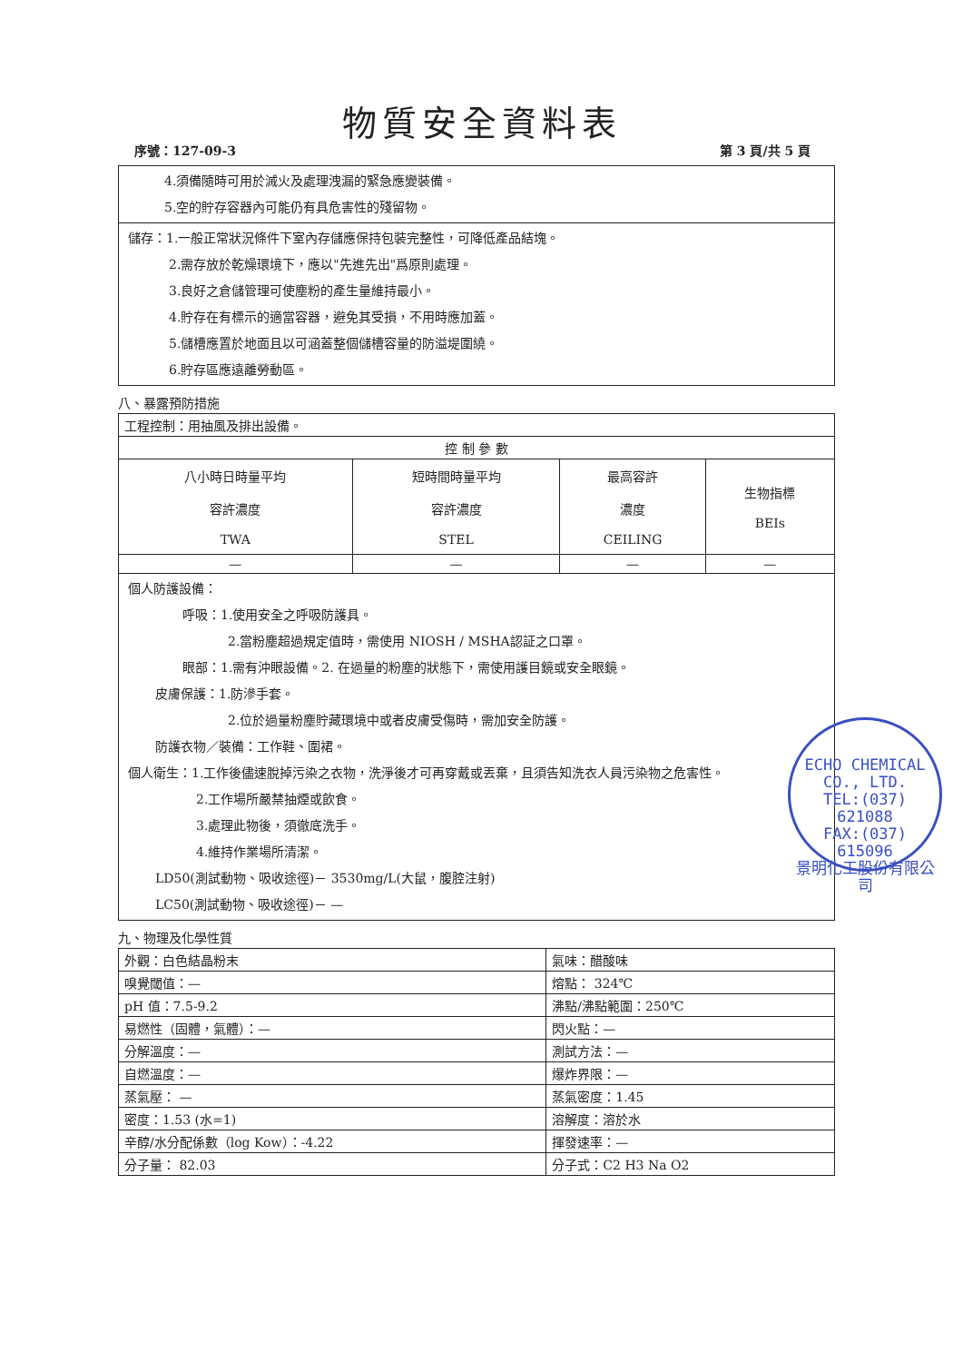物質安全資料表
序號：127-09-3 第 3 頁/共 5 頁
4.須備隨時可用於滅火及處理洩漏的緊急應變裝備。
5.空的貯存容器內可能仍有具危害性的殘留物。
儲存：1.一般正常狀況條件下室內存儲應保持包裝完整性，可降低產品結塊。
2.需存放於乾燥環境下，應以"先進先出"爲原則處理。
3.良好之倉儲管理可使塵粉的產生量維持最小。
4.貯存在有標示的適當容器，避免其受損，不用時應加蓋。
5.儲槽應置於地面且以可涵蓋整個儲槽容量的防溢堤圍繞。
6.貯存區應遠離勞動區。
八、暴露預防措施
| 工程控制：用抽風及排出設備。 | | | |
| 控 制 參 數 | | | |
| 八小時日時量平均 容許濃度 TWA | 短時間時量平均 容許濃度 STEL | 最高容許 濃度 CEILING | 生物指標 BEIs |
| — | — | — | — |
個人防護設備：
呼吸：1.使用安全之呼吸防護具。
2.當粉塵超過規定值時，需使用 NIOSH / MSHA認証之口罩。
眼部：1.需有沖眼設備。2. 在過量的粉塵的狀態下，需使用護目鏡或安全眼鏡。
皮膚保護：1.防滲手套。
2.位於過量粉塵貯藏環境中或者皮膚受傷時，需加安全防護。
防護衣物／裝備：工作鞋、圍裙。
個人衛生：1.工作後儘速脫掉污染之衣物，洗淨後才可再穿戴或丟棄，且須告知洗衣人員污染物之危害性。
2.工作場所嚴禁抽煙或飲食。
3.處理此物後，須徹底洗手。
4.維持作業場所清潔。
LD50(測試動物、吸收途徑)－ 3530mg/L(大鼠，腹腔注射)
LC50(測試動物、吸收途徑)－ —
九、物理及化學性質
| 外觀：白色結晶粉末 | 氣味：醋酸味 |
| 嗅覺閾值：— | 熔點： 324℃ |
| pH 值：7.5-9.2 | 沸點/沸點範圍：250℃ |
| 易燃性（固體，氣體）：— | 閃火點：— |
| 分解溫度：— | 測試方法：— |
| 自燃溫度：— | 爆炸界限：— |
| 蒸氣壓： — | 蒸氣密度：1.45 |
| 密度：1.53 (水=1) | 溶解度：溶於水 |
| 辛醇/水分配係數（log Kow）：-4.22 | 揮發速率：— |
| 分子量： 82.03 | 分子式：C2 H3 Na O2 |
ECHO CHEMICAL CO., LTD.
TEL:(037)
621088
FAX:(037)
615096
景明化工股份有限公司